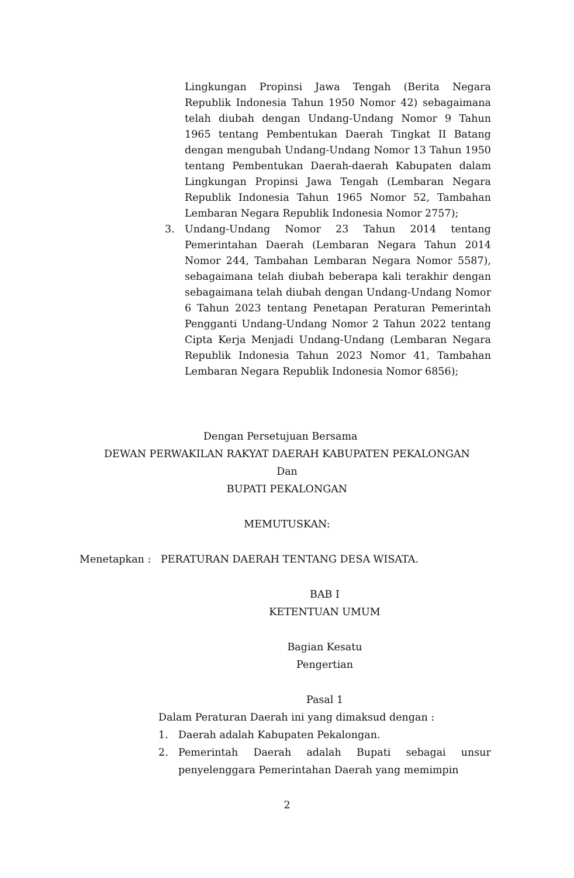Lingkungan Propinsi Jawa Tengah (Berita Negara Republik Indonesia Tahun 1950 Nomor 42) sebagaimana telah diubah dengan Undang-Undang Nomor 9 Tahun 1965 tentang Pembentukan Daerah Tingkat II Batang dengan mengubah Undang-Undang Nomor 13 Tahun 1950 tentang Pembentukan Daerah-daerah Kabupaten dalam Lingkungan Propinsi Jawa Tengah (Lembaran Negara Republik Indonesia Tahun 1965 Nomor 52, Tambahan Lembaran Negara Republik Indonesia Nomor 2757);
3. Undang-Undang Nomor 23 Tahun 2014 tentang Pemerintahan Daerah (Lembaran Negara Tahun 2014 Nomor 244, Tambahan Lembaran Negara Nomor 5587), sebagaimana telah diubah beberapa kali terakhir dengan sebagaimana telah diubah dengan Undang-Undang Nomor 6 Tahun 2023 tentang Penetapan Peraturan Pemerintah Pengganti Undang-Undang Nomor 2 Tahun 2022 tentang Cipta Kerja Menjadi Undang-Undang (Lembaran Negara Republik Indonesia Tahun 2023 Nomor 41, Tambahan Lembaran Negara Republik Indonesia Nomor 6856);
Dengan Persetujuan Bersama
DEWAN PERWAKILAN RAKYAT DAERAH KABUPATEN PEKALONGAN
Dan
BUPATI PEKALONGAN
MEMUTUSKAN:
Menetapkan : PERATURAN DAERAH TENTANG DESA WISATA.
BAB I
KETENTUAN UMUM
Bagian Kesatu
Pengertian
Pasal 1
Dalam Peraturan Daerah ini yang dimaksud dengan :
1. Daerah adalah Kabupaten Pekalongan.
2. Pemerintah Daerah adalah Bupati sebagai unsur penyelenggara Pemerintahan Daerah yang memimpin
2